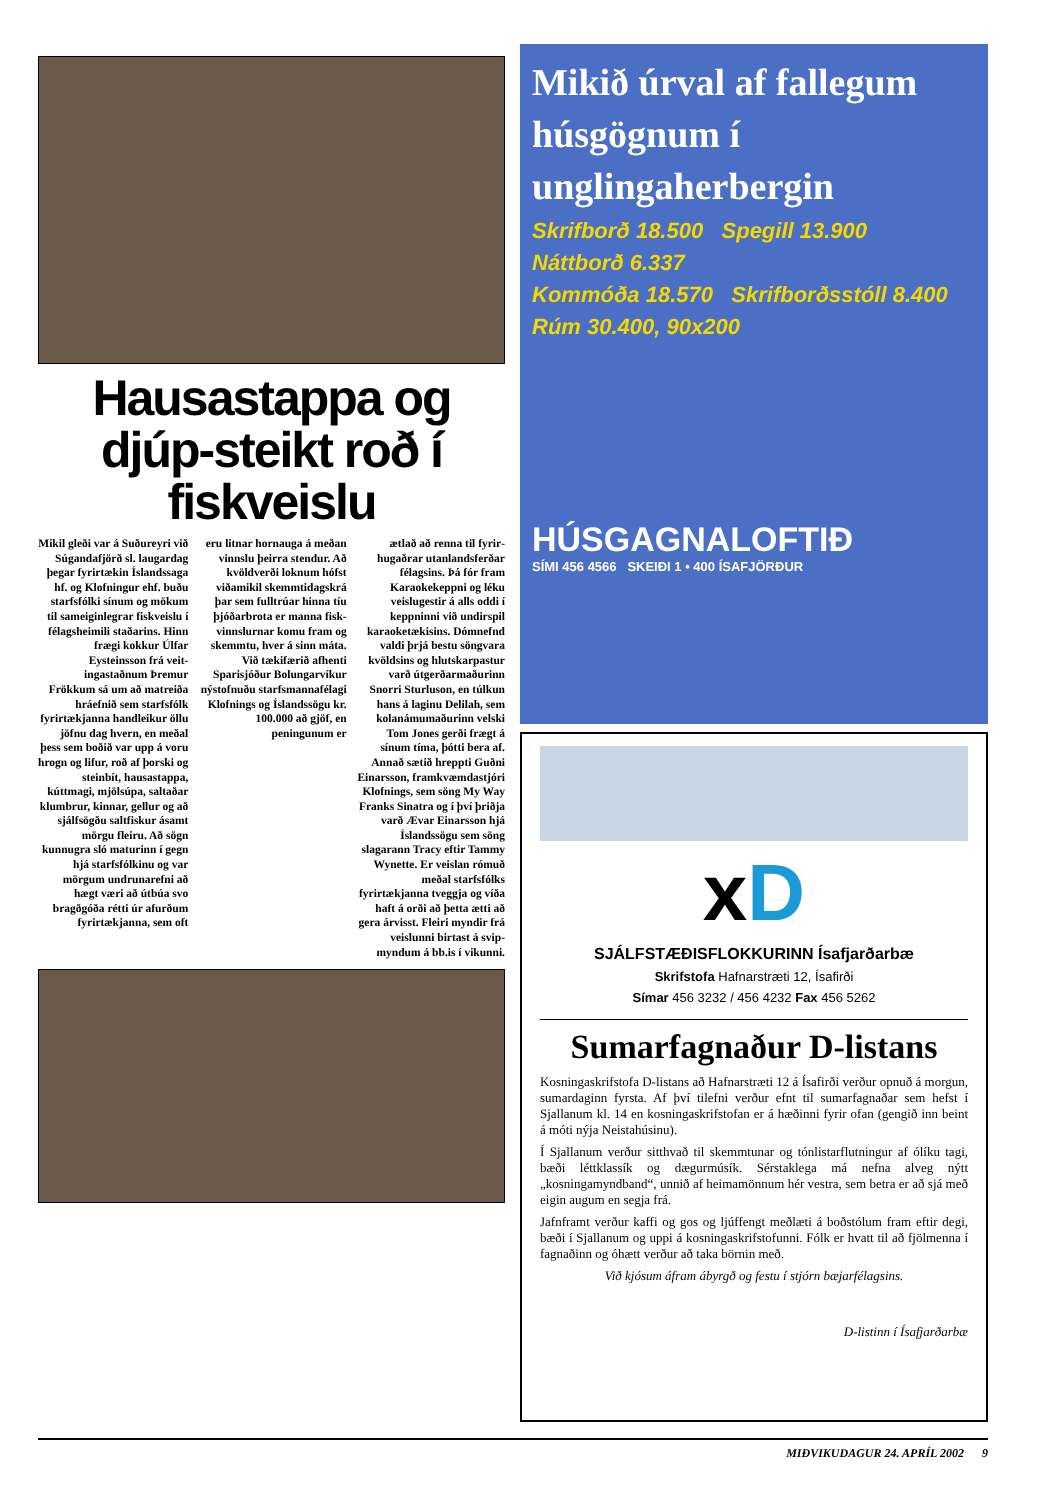Hausastappa og djúp-steikt roð í fiskveislu
Mikil gleði var á Suður­eyri við Súgandafjörð sl. laugardag þegar fyrir­tækin Íslandssaga hf. og Klofningur ehf. buðu starfsfólki sínum og mök­um til sameiginlegrar fisk­veislu í félagsheimili stað­arins. Hinn frægi kokkur Úlfar Eysteinsson frá veit­ingastaðnum Þremur Frökkum sá um að mat­reiða hráefnið sem starfs­fólk fyrirtækjanna hand­leikur öllu jöfnu dag hvern, en meðal þess sem boðið var upp á voru hrogn og lifur, roð af þorski og steinbít, hausa­stappa, kúttmagi, mjöl­súpa, saltaðar klumbrur, kinnar, gellur og að sjálf­sögðu saltfiskur ásamt mörgu fleiru. Að sögn kunnugra sló maturinn í gegn hjá starfsfólkinu og var mörgum undrunarefni að hægt væri að útbúa svo bragðgóða rétti úr afurð­um fyrirtækjanna, sem oft
eru litnar hornauga á meðan vinnslu þeirra stendur. Að kvöldverði loknum hófst viðamikil skemmtidagskrá þar sem fulltrúar hinna tíu þjóðar­brota er manna fisk­vinnslurnar komu fram og skemmtu, hver á sinn máta. Við tækifærið af­henti Sparisjóður Bolung­arvíkur nýstofnuðu starfs­mannafélagi Klofnings og Íslandssögu kr. 100.000 að gjöf, en peningunum er
ætlað að renna til fyrir­hugaðrar utanlandsferðar félagsins. Þá fór fram Karaokekeppni og léku veislugestir á alls oddi í keppninni við undirspil karaoketækisins. Dóm­nefnd valdi þrjá bestu söngvara kvöldsins og hlutskarpastur varð útgerðarmaðurinn Snorri Sturluson, en túlkun hans á laginu Delilah, sem kolanámumaðurinn velski Tom Jones gerði frægt á sínum tíma, þótti bera af. Annað sætið hreppti Guðni Einarsson, fram­kvæmdastjóri Klofnings, sem söng My Way Franks Sinatra og í því þriðja varð Ævar Einarsson hjá Íslandssögu sem söng slagarann Tracy eftir Tammy Wynette. Er veislan rómuð meðal starfsfólks fyrirtækjanna tveggja og víða haft á orði að þetta ætti að gera árvisst. Fleiri myndir frá veislunni birtast á svip­myndum á bb.is í vikunni.
Mikið úrval af fallegum húsgögnum í unglingaherbergin
Skrifborð 18.500 Spegill 13.900
Náttborð 6.337
Kommóða 18.570 Skrifborðsstóll 8.400
Rúm 30.400, 90x200
HÚSGAGNALOFTIÐ
SÍMI 456 4566 SKEIÐI 1 • 400 ÍSAFJÖRÐUR
xD
SJÁLFSTÆÐISFLOKKURINN Ísafjarðarbæ
Skrifstofa Hafnarstræti 12, Ísafirði
Símar 456 3232 / 456 4232 Fax 456 5262
Sumarfagnaður D-listans
Kosningaskrifstofa D-listans að Hafnarstræti 12 á Ísafirði verður opnuð á morgun, sumardaginn fyrsta. Af því tilefni verður efnt til sumarfagnaðar sem hefst í Sjallanum kl. 14 en kosningaskrifstofan er á hæðinni fyrir ofan (gengið inn beint á móti nýja Neistahúsinu).
Í Sjallanum verður sitthvað til skemmtunar og tónlistarflutningur af ólíku tagi, bæði léttklassík og dægurmúsík. Sérstaklega má nefna alveg nýtt „kosningamyndband“, unnið af heimamönnum hér vestra, sem betra er að sjá með eigin augum en segja frá.
Jafnframt verður kaffi og gos og ljúffengt meðlæti á boðstólum fram eftir degi, bæði í Sjallanum og uppi á kosningaskrifstofunni. Fólk er hvatt til að fjölmenna í fagnaðinn og óhætt verður að taka börnin með.
Við kjósum áfram ábyrgð og festu í stjórn bæjarfélagsins.
D-listinn í Ísafjarðarbæ
MIÐVIKUDAGUR 24. APRÍL 2002 9